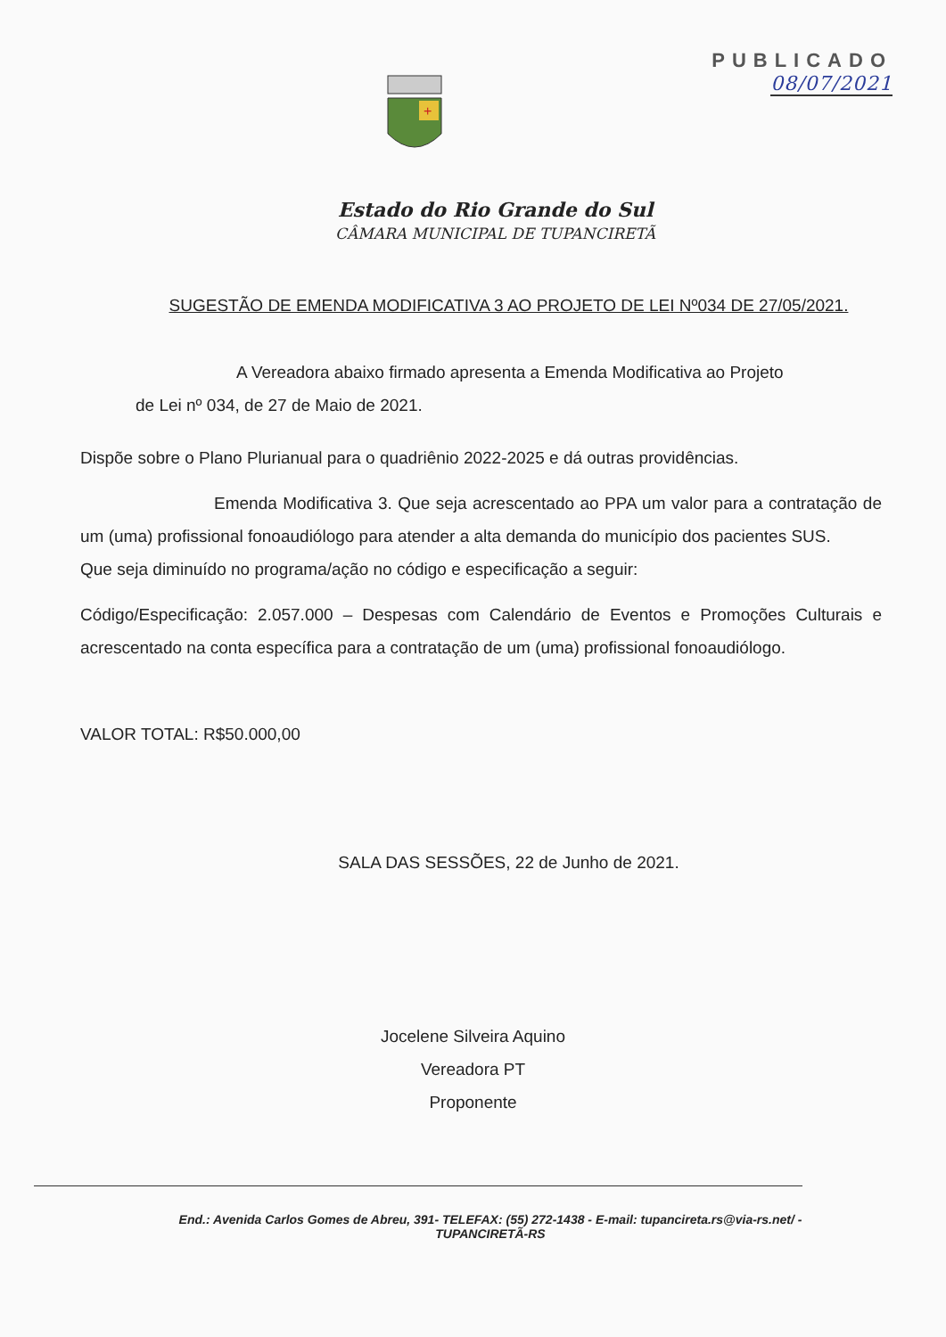PUBLICADO
08/07/2021
+
Estado do Rio Grande do Sul
CÂMARA MUNICIPAL DE TUPANCIRETÃ
SUGESTÃO DE EMENDA MODIFICATIVA 3 AO PROJETO DE LEI Nº034 DE 27/05/2021.
A Vereadora abaixo firmado apresenta a Emenda Modificativa ao Projeto
de Lei nº 034, de 27 de Maio de 2021.
Dispõe sobre o Plano Plurianual para o quadriênio 2022-2025 e dá outras providências.
Emenda Modificativa 3. Que seja acrescentado ao PPA um valor para a contratação de um (uma) profissional fonoaudiólogo para atender a alta demanda do município dos pacientes SUS.
Que seja diminuído no programa/ação no código e especificação a seguir:
Código/Especificação: 2.057.000 – Despesas com Calendário de Eventos e Promoções Culturais e acrescentado na conta específica para a contratação de um (uma) profissional fonoaudiólogo.
VALOR TOTAL: R$50.000,00
SALA DAS SESSÕES, 22 de Junho de 2021.
Jocelene Silveira Aquino
Vereadora PT
Proponente
End.: Avenida Carlos Gomes de Abreu, 391- TELEFAX: (55) 272-1438 - E-mail: tupancireta.rs@via-rs.net/ - TUPANCIRETÃ-RS